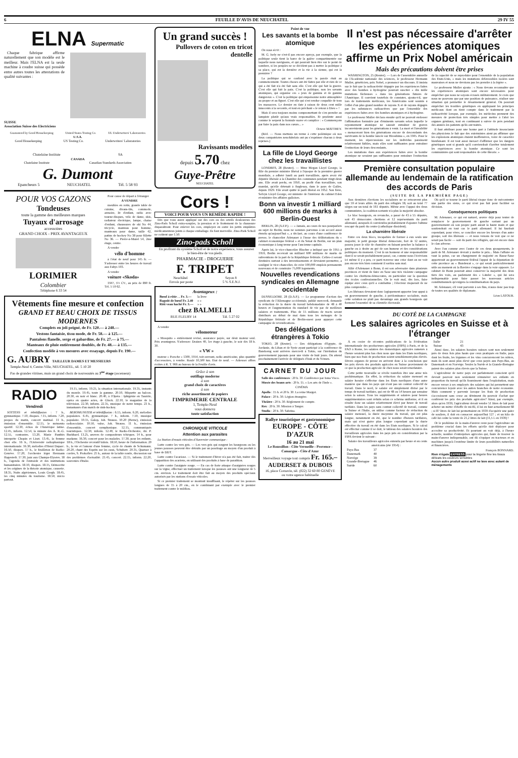6 FEUILLE D'AVIS DE NEUCHATEL 29 IV 55
ELNA Supermatic
Chaque fabrique affirme naturellement que son modèle est le meilleur. Mais l'ELNA est la seule machine à coudre suisse qui possède entre autres toutes les attestations de qualité suivantes :
SUISSE
Association Suisse des Electriciens
Guaranteed by Good Housekeeping United States Testing Co. UL Underwriters' Laboratories
U.S.A.
Good Housekeeping US Testing Co. Underwriters' Laboratories
Chatelaine Institute SA
CANADA
Chatelaine Institute Canadian Standards Association
G. Dumont
Epancheurs 5 NEUCHATEL Tél. 5 58 93
POUR VOS GAZONS
Tondeuses
toute la gamme des meilleures marques
Tuyaux d'arrosage
accessoires
GRAND CHOIX - PRIX AVANTAGEUX
LORIMIER
Colombier
Téléphone 6 33 54
Pour cause de départ à l'étranger
A VENDRE
meubles en rotin, grande table de cuisine, divans-lits, commode, armoire, lit d'enfant, radio avec tourne-disques, vélo de dame, skis, radiateur électrique, lampe, chaise d'enfant, chaussures de ski No 44, tricycle, manteau pour homme, manteaux pour dame, taille 42, patins de hockey No 38 pour fillette No 36. — Pierre-à-Mazel 54, 2me étage, centre.
A vendre
vélo d'homme
à l'état de neuf pour 145 fr. — S'adresser entre les heures de travail aux Fahys 103.
A vendre
voiture «Skoda»
1947, 5½ CV., au prix de 890 fr. Tél. 5 59 62.
Vêtements fine mesure et confection
GRAND ET BEAU CHOIX DE TISSUS MODERNES
Complets en joli peigné, de Fr. 120.— à 248.—
Vestons fantaisie, tissu mode, de Fr. 58.— à 125.—
Pantalons flanelle, serge et gabardine, de Fr. 27.— à 75.—
Manteaux de pluie entièrement doublés, de Fr. 48.— à 135.—
Confection modèle à vos mesures avec essayage, depuis Fr. 190.—
G. AUBRY TAILLEUR DAMES ET MESSIEURS
Temple-Neuf 4, Centre-Ville, NEUCHATEL, tél. 5 10 20
Pas de grandes vitrines, mais un grand choix de nouveautés au 3<sup>me</sup> étage (ascenseur)
RADIO
Vendredi
SOTTENS et télédiffusion : 7 h., gymnastique. 7.10, disques. 7.15, inform. 7.20, propos du matin, concert matinal. 11 h., émission d'ensemble. 12.15, le mémento sportif. 12.30, échos de l'Amérique latine. 12.45, inform. 12.54, la minute des A. R.-G. 12.55, contrastes. 13.20, Marie Panthès interprète Chopin et Liszt. 13.45, la femme chez elle. 16 h., l'Université radiophonique internationale. 16.30, mélodies d'Henri Duparc. 16.50, disques. 17 h., le feuilleton de Radio-Genève. 17.20, l'orchestre léger Hermann Hagestedt. 17.30, jazz aux Champs-Elysées. 18 h., l'agenda de l'entraide et des institutions humanitaires. 18.10, disques. 18.15, Démocrite et les origines de la théorie atomique, causerie. 18.35, Nuits algériennes, Louis Gregh. 18.45, les cinq minutes du tourisme. 18.50, micro partout.
19.15, inform. 19.25, la situation internationale. 19.35, instants du monde. 19.45, toute la gamme. 20.10, Miquette au balcon. 20.30, en noir et blanc. 20.40, à l'Opéra : Iphigénie en Tauride, opéra en quatre actes, de Gluck. 22.10, le magazine de la télévision. 22.30, inform. 22.35, musique de notre temps. 23 h., instantanés d'un match de rink-hockey.
BEROMUNSTER et télédiffusion : 6.15, inform. 6.20, mélodies populaires. 6.45, gymnastique. 7 h., inform. 7.10, musique populaire. 10.15, Galop, Joh. Strauss. 10.20 (Berne), émission radioscolaire. 10.50, valse, Joh. Strauss. 11 h., émission d'ensemble, concert symphonique. 12.15, communiqués touristiques. 12.30, inform. 12.40, le Radio-Orchestre, dir. P. Burkhard. 13.25, œuvres de compositeurs tchèques. 14 h., pour madame. 16.30, concert pour les malades. 17.30, pour les enfants. 18 h., l'Orchestre récréatif bâlois. 18.50, heure de l'information. 20 h., la vie et l'amour d'une femme, cycle de chants de Schumann. 20.20, chant des Esprits sur les eaux, Schubert. 20.35, Quatuor à cordes, S. Prokofiev. 21 h., autour de la table ronde, discussion sur des problèmes d'actualité. 21.45, concert. 22.15, inform. 22.20, souvenirs d'Italie.
Un grand succès !
Pullovers de coton en tricot dentelle
Ravissants modèles
depuis 5.70 chez
Guye-Prêtre
NEUCHATEL
Cors !
VOICI POUR VOUS UN REMÈDE RAPIDE !
Dès que vous aurez appliqué sur des cors ou des orteils douloureux des Zino-Pads Scholl extra-souples, la pression et le frottement de la chaussure disparaîtront. Pour enlever les cors, employez en outre les petits emplâtres médicamenteux joints à chaque emballage. Ils font merveille. Zino-Pads Scholl ne coûtent que 1.50.
Zino-pads Scholl
En profitant du système Scholl et de notre expérience, vous assurez le bien-être de vos pieds.
PHARMACIE - DROGUERIE
F. TRIPET
Neuchâtel Seyon 8
Envois par poste 5 % S.E.N.J.
Avantageux :
| Bœuf à rôtir . . Fr. 3.— | la livre |
| Ragoût de bœuf Fr. 2.40 | » » |
| Rôti veau haché Fr. 3.— | » » |
chez BALMELLI
RUE FLEURY 14 Tél. 5 27 02
A vendre
vélomoteur
« Mosquito » entièrement revisé, assurance payée, sur désir moteur seul. Prix avantageux. S'adresser: Draizes 40, 1er étage à gauche, le soir dès 18 h. 30.
« VW »
moteur « Porsche » 1300, 1954, toit ouvrant, radio américaine, plus quantité d'accessoires, à vendre. Roulé 10,500 km. Etat de neuf. — Adresser offres écrites à R. T. 966 au bureau de la Feuille d'avis.
Grâce à son
outillage moderne
à son
grand choix de caractères
à son
riche assortiment de papiers
l'IMPRIMERIE CENTRALE
1, Temple-Neuf
vous donnera
toute satisfaction
CHRONIQUE VITICOLE
Attention aux parasites
La Station d'essais viticoles d'Auvernier communique :
Lutte contre les vers gris. — Les vers gris qui rongent les bourgeons ou les jeunes pousses peuvent être détruits par un poudrage au moyen d'un produit à base de DDT.
Lutte contre l'acariose. — Si le traitement d'hiver n'a pas été fait, traiter dès l'apparition des acariens, en utilisant des produits à base de parathion.
Lutte contre l'araignée rouge. — En cas de forte attaque d'araignées rouges sur la vigne, effectuer un traitement lorsque les pousses ont une longueur de 5 cm. environ. Le traitement doit être fait au moyen des produits spéciaux autorisés par les stations d'essais viticoles.
Si ce premier traitement se montrait insuffisant, le répéter sur les pousses longues de 15 à 20 cm., en le combinant par exemple avec le premier traitement contre le mildiou.
Point de vue
Les savants et la bombe atomique
On nous écrit :
M. G. Isely ne s'est-il pas encore aperçu, par exemple, que la politique seule tient la barre de la galère compartimentée sur laquelle nous naviguons, et qui pourrait bien être sur le point de sombrer, si les peuples ne se décident pas à mettre la politique à sa place, qui est la dernière et la vie à la sienne, qui est la première ?
La politique qui se confond avec la parole était au commencement. Toutes choses ont été faites par elle et rien de ce qui a été fait n'a été fait sans elle. C'est elle qui fait la guerre. C'est elle qui fait la paix. C'est la politique, non les savants atomiques, qui organise ces « jeux de gamins et de gamins dangereux ». C'est la politique qui empoisonne notre atmosphère au propre et au figuré. C'est elle qui s'est rendue coupable de tous les massacres. Le dernier en date à raison de deux cent mille innocents à la seconde, et tout en prêchant « le retour à Dieu » !
Mais il sera toujours moins compromettant de s'en prendre au lampiste plutôt qu'aux vrais responsables. Et prudente aussi comme le serpent la formule suave et complice : « Commençons par faire la paix dans nos cœurs... »
Octave MATTHEY.
(Réd. — Nous mettons un terme à cette polémique où nos deux compatriotes neuchâtelois ont pu s'exprimer chacun à deux reprises.)
La fille de Lloyd George chez les travaillistes
LONDRES, 28 (Reuter). — Mme Megan Lloyd George, la fille du premier ministre libéral à l'époque de la première guerre mondiale, a adhéré lundi au parti travailliste, après avoir été députée libérale à la Chambre des communes pendant vingt-deux ans. Elle avait perdu, en 1950, au profit d'un travailliste, son mandat, qu'elle détenait à Anglesay, dans le pays de Galles, depuis 1929. Elle avait quitté le parti libéral en 1952. Son frère, Selvyn Lloyd George, est ministre de l'intérieur du cabinet Eden et ministre des affaires galloises.
Bonn va investir 1 milliard 600 millions de marks à Berlin-Ouest
BERLIN, 28 (A.F.P.). — « Jamais, au cours de nos pourparlers au sujet de Berlin, nous ne sommes parvenus à un accord aussi étendu qu'aujourd'hui », a déclaré, au cours d'une conférence de presse, le chancelier Adenauer à l'issue des délibérations du « cabinet économique fédéral » et du Sénat de Berlin, sur un plan économique à long terme pour l'ancienne capitale.
Après lui, le vice-chancelier Blucher a indiqué que de 1955 à 1959, Berlin recevrait un milliard 600 millions de marks de subventions de la part de la République fédérale. Celles-ci seront destinées surtout à des investissements et devraient permettre, a souligné le vice-chancelier, de créer 100,000 emplois permanents nouveaux et de construire 75,000 logements.
Nouvelles revendications syndicales en Allemagne occidentale
DUSSELDORF, 28 (D.A.P.). — Le programme d'action des syndicats de l'Allemagne occidentale, publié mercredi, demande la réduction de la durée du travail hebdomadaire de 48 à 40 heures et l'augmentation du standard de vie par de meilleurs salaires et traitements. Plus de 15 millions de tracts seront distribués au début de mai dans tous les ménages de la République fédérale et de Berlin-ouest pour appuyer cette campagne de revendications.
Des délégations étrangères à Tokio
TOKIO, 28 (Reuter). — Des délégations d'Egypte, de Jordanie, du Liban et de Syrie ayant participé à la conférence de Bandoeng sont arrivées mercredi à Tokio, sur l'invitation du gouvernement japonais pour une visite de huit jours. On attend prochainement l'arrivée de délégués d'Irak et du Yémen.
CARNET DU JOUR
Salle des conférences : 20 h. 30. Conférence par Isma Visco.
Musée des beaux-arts : 20 h. 15. « Les arts de l'Inde ».
CINÉMA
Apollo : 15 h. et 20 h. 30. La reine Margot.
Palace : 20 h. 30. Légion étrangère.
Théâtre : 20 h. 30. Règlement de compte.
Rex : 20 h. 30. Mission à Tanger.
Studio : 20 h. 30. Sabrina.
Rallye touristique et gastronomique
EUROPE - CÔTE D'AZUR
16 au 21 mai
Le Roussillon - Côte Vermeille - Provence - Camargue - Côte d'Azur
Merveilleux voyage tout compris Fr. 165.–
AUDERSET & DUBOIS
16, place Cornavin, tél. (022) 32 60 00 GENÈVE
ou votre agence habituelle
Il n'est pas nécessaire d'arrêter les expériences atomiques affirme un Prix Nobel américain
Mais des précautions doivent être prises
WASHINGTON, 25 (Reuter). — Lors de l'assemblée annuelle de l'Académie nationale des sciences, le professeur Hermann Muller, généticien, prix Nobel, a prononcé un discours. Il insista sur le fait que la radioactivité dégagée par les expériences faites avec des bombes à hydrogène pourrait susciter « dix mille mutations fâcheuses » dans les générations futures de l'Amérique. Il convient toutefois de constater, ajouta-t-il, que lors de traitements médicaux, les Américains sont soumis à l'effet d'un plus grand nombre de rayons X et de rayons dégagés par les substances radioactives que par l'ensemble des expériences faites avec des bombes atomiques et à hydrogène.
Le professeur Muller déclara ensuite qu'il ne pouvait endosser l'affirmation formulée par d'éminents savants selon laquelle le rayonnement atomique ne saurait entraîner de graves inconvénients pour les générations à venir. La mort et l'invalidité « menaceront bien des générations encore de descendants des survivants de la bombe lancée sur Hiroshima », en 1945. Pour le moment, les répercussions sur les individus paraissent relativement faibles, mais elles sont suffisantes pour entraîner l'extinction de leurs descendants.
Les mutations dues aux expériences faites avec la bombe atomique ne seraient pas suffisantes pour entraîner l'extinction de la capacité de se reproduire pour l'ensemble de la population des Etats-Unis, « mais les mutations défavorables isolées sont mauvaises et nous ne devrions pas les prendre à la légère ».
Le professeur Muller ajouta : « Nous devons reconnaître que les expériences atomiques sont encore nécessaires pour empêcher que nous ne soyons écrasés militairement. Je crois que nous ne pouvons que par une position de puissance, réaliser une situation qui permettre le désarmement général. On pourrait empêcher les troubles génétiques en appliquant les principes médicaux dont on tient compte dans le traitement par la radioactivité lorsque, par exemple, les médecins prennent des mesures de protection très simples pour mettre à l'abri les organes génitaux, tout en continuant à suivre de près pendant des années les patients qu'ils ont traités.
Il faut attribuer pour une bonne part à l'attitude insouciante des physiciens le fait que des extrémistes aient pu affirmer que les explosions atomiques étaient inoffensives, voire de caractère bienfaisant. Il est tout aussi inexact d'affirmer que les dangers génétiques sont si grands qu'il conviendrait d'arrêter totalement les expériences avec la bombe atomique. Ce sont les communistes qui sont responsables de cette théorie. »
Première consultation populaire allemande au lendemain de la ratification des accords de Paris
(SUITE DE LA PREMIÈRE PAGE)
Aux dernières élections les socialistes ne se retrouvent plus que 59 et leurs alliés du parti des réfugiés 18, soit au total 77 sièges sur un total de 161 députés. Même avec l'appui des deux communistes, la coalition sortante n'a plus la majorité absolue.
Le bloc bourgeois, en revanche, a passé de 43 à 55 députés, soit 43 démocrates chrétiens et 12 représentants du parti allemand, auxquels il conviendra probablement d'ajouter l'ultime rescapé du parti du centre (catholique dissident).
La charnière libérale
Entre ces deux blocs, incapables de former à eux seuls une majorité, le petit groupe libéral démocrate, fort de 12 unités, pourra jouer le rôle de charnière en faisant pencher la balance à gauche ou à droite au gré de son humeur et des considérations politiques du moment. C'est là un honneur et une responsabilité dont il se serait probablement passé, car, comme nous l'écrivions ici même il y a peu, ce parti traverse une crise dont on ne voit pas encore très bien comment il sortira sans mal.
Allié d'Adenauer à Bonn, il est son adversaire dans plusieurs provinces et vient de faire en Saxe une très violente campagne contre les chrétiens-démocrates, en particulier sur la question des écoles confessionnelles. On le voit mal, dès lors, faire équipe avec ceux qu'il a combattus ; l'électeur risquerait de ne plus comprendre...
Les libéraux devraient donc logiquement apporter leur appui à un gouvernement de gauche, à prédominance socialiste, mais cette solution ne plaît pas davantage aux grands bourgeois qui forment l'essentiel de sa clientèle électorale.
Où qu'il se tourne le parti libéral risque donc de mécontenter une partie des siens, ce qui n'est pas fait pour faciliter sa décision.
Conséquences politiques
M. Adenauer, ce qui est naturel, œuvre déjà pour tenter de remplacer le gouvernement de gauche sortant par un gouvernement où son propre parti aurait la haute main et que soutiendrait en tout cas le parti allemand. Il lui faudrait cependant, pour vivre, se concilier encore les faveurs d'un autre groupe, soit des libéraux — et nous venons de voir que ce ne serait pas facile — soit du parti des réfugiés, qui est encore dans le clan adverse.
Avec l'un comme avec l'autre de ces deux groupements, le parti de M. Adenauer devrait y mettre le prix... Mais l'affaire en vaut la peine, car un changement de majorité en Basse-Saxe apporterait au gouvernement fédéral l'appui de la députation de cette province au « Bundesrat », ce qui serait particulièrement utile au moment où la Bavière s'engage dans la voie opposée. Le cabinet de Bonn pourrait ainsi conserver la majorité des deux tiers des voix, au parlement des « Länder », qui lui sera indispensable pour faire passer les nouveaux articles constitutionnels qu'exigera la remilitarisation du pays.
M. Adenauer, s'il veut parvenir à ses fins, n'aura donc pas trop de toutes ses qualités de diplomate.
Léon LATOUR.
DU COTÉ DE LA CAMPAGNE
Les salaires agricoles en Suisse et à l'étranger
A en croire de récentes publications de la Fédération internationale des producteurs agricoles (FIPA) à Paris, et de la FAO à Rome, les salaires des domestiques agricoles ramenés à l'heure seraient plus bas chez nous que dans les Etats nordiques, bien que nos frais de production soient sensiblement plus élevés. Divers organes de presse en arrivent donc à la conclusion que les prix élevés des produits agricoles en Suisse proviennent de ce que la production agricole de chez nous serait retardataire.
Cette petite trouvaille se révèle toutefois être une arme très problématique. En effet, la réduction du salaire mensuel en salaire horaire s'effectue dans les Etats nordiques d'une autre manière que dans les pays qui n'ont pas un contrat collectif de travail. Dans le nord, le salaire est simplement divisé par le temps de travail tarifaire, qui est de 48 ou 54 heures par semaine selon la saison. Tous les suppléments et salaires pour heures supplémentaires sont réduits selon ce schéma uniforme, et il en résulte donc un salaire relativement élevé par heure de travail tarifaire. Dans les pays sans contrat collectif de travail, comme la Suisse et l'Italie, on utilise comme facteur de réduction du salaire mensuel, la durée moyenne du travail, qui est plus longue, notamment en été, que le nombre d'heures tarifaires, mais qui n'est guère plus longue cependant que la durée effective du travail en été dans les Etats nordiques. Si le calcul est effectué comme il se doit, le tableau des salaires horaires des travailleurs agricoles dans les pays pris en considération par la FIPA devient le suivant :
Salaire des travailleurs agricoles entendu par heure et en cents américains (été 1954) :
| Pays-Bas | 37 |
| Danemark | 40 |
| Norvège | 39 |
| Grande-Bretagne | 46 |
| Suède | 60 |
| Italie | 21 |
| Suisse | 43 |
Ainsi donc, les salaires horaires suisses sont non seulement près de deux fois plus hauts que ceux pratiqués en Italie, pays dont les fruits, les légumes et les vins concurrencent les nôtres, mais ils sont aussi plus élevé que ceux payés aux Pays-Bas, au Danemark et en Norvège. Seules la Suède et la Grande-Bretagne paient des salaires plus élevés que la Suisse.
L'agriculteur de notre pays est parfaitement conscient qu'il devrait pouvoir non seulement rémunérer ses enfants en proportion du travail qu'ils fournissent dans l'exploitation, mais encore verser à ses employés des salaires qui lui permettent une concurrence loyale avec les autres branches de notre économie. Mais comment y parvenir lorsque les frais de production s'accroissent sans cesse au détriment du pouvoir d'achat que confèrent les prix des produits agricoles? Ainsi, par exemple, alors qu'en 1939, l'agriculteur devait vendre 51 litres de lait pour acheter un mètre d'étoffe de mi-fil, il lui en faut actuellement 68 ; si 87 litres de lait lui permettaient en 1939 d'acquérir une paire de souliers, il doit en consacrer aujourd'hui 127 ; et un kilo de café lui coûte la vente de 21,2 litres de lait (11,5 l. en 1939) !
Or le problème de la main-d'œuvre reste pour l'agriculture un problème crucial dans les efforts qu'elle doit déployer pour accroître sa productivité. Et pourtant on voit déjà, à l'heure actuelle, nombre d'entreprises agricoles qui, faute de trouver la main-d'œuvre indispensable, ont dû s'équiper en tracteurs et en machines jusqu'à l'extrême limite de leurs possibilités naturelles et financières.
François BONNARD.
Rien n'égale EXPRESS pour la lingerie fine les tissus délicats les couleurs sensibles
Aucun autre produit aussi actif ne lave avec autant de ménagements